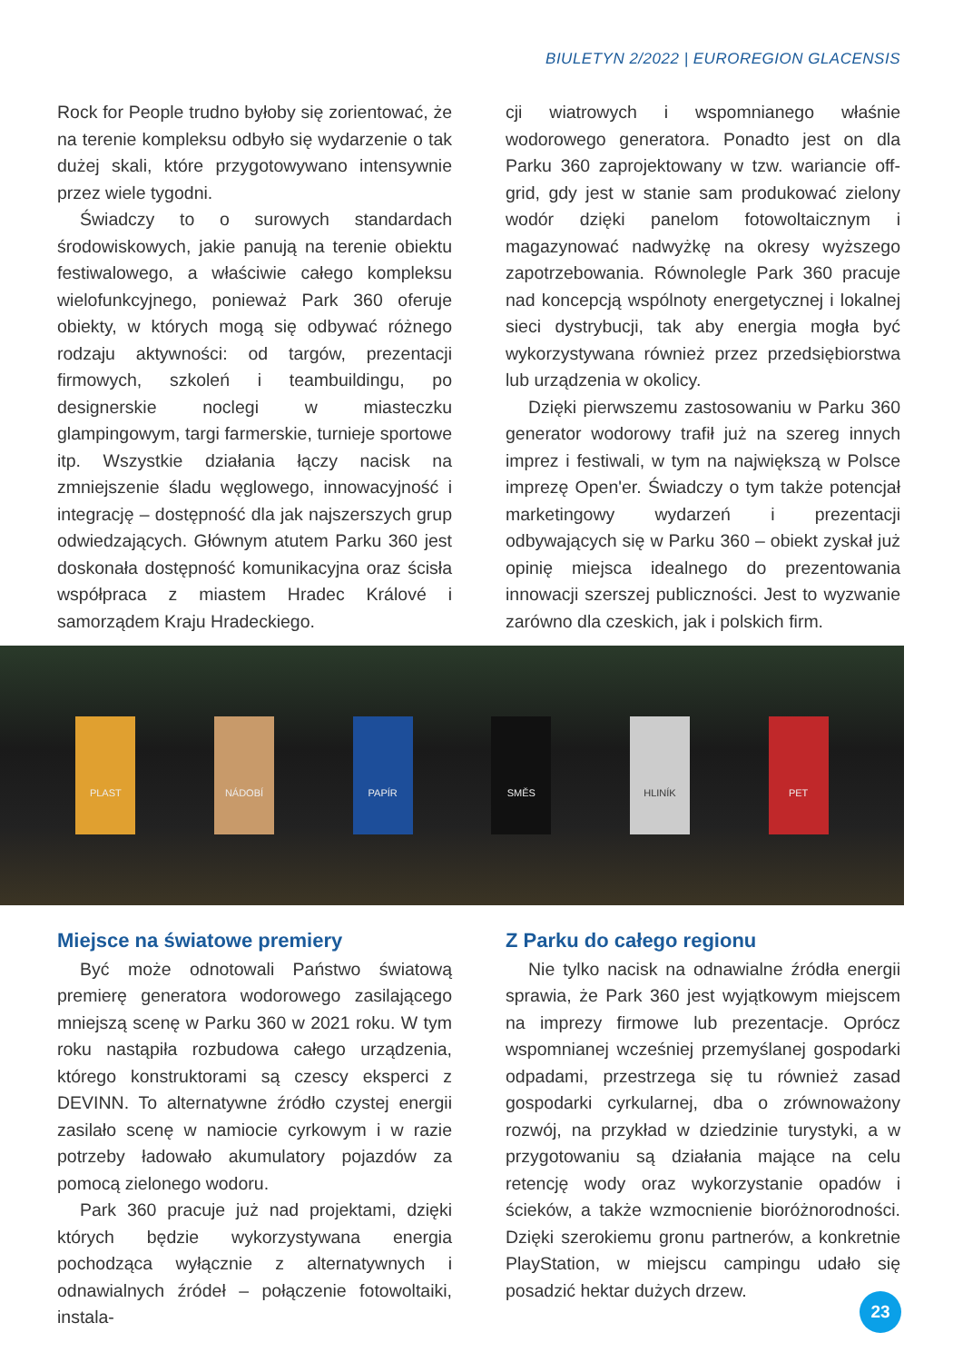BIULETYN 2/2022 | EUROREGION GLACENSIS
Rock for People trudno byłoby się zorientować, że na terenie kompleksu odbyło się wydarzenie o tak dużej skali, które przygotowywano intensywnie przez wiele tygodni.
Świadczy to o surowych standardach środowiskowych, jakie panują na terenie obiektu festiwalowego, a właściwie całego kompleksu wielofunkcyjnego, ponieważ Park 360 oferuje obiekty, w których mogą się odbywać różnego rodzaju aktywności: od targów, prezentacji firmowych, szkoleń i teambuildingu, po designerskie noclegi w miasteczku glampingowym, targi farmerskie, turnieje sportowe itp. Wszystkie działania łączy nacisk na zmniejszenie śladu węglowego, innowacyjność i integrację – dostępność dla jak najszerszych grup odwiedzających. Głównym atutem Parku 360 jest doskonała dostępność komunikacyjna oraz ścisła współpraca z miastem Hradec Králové i samorządem Kraju Hradeckiego.
cji wiatrowych i wspomnianego właśnie wodorowego generatora. Ponadto jest on dla Parku 360 zaprojektowany w tzw. wariancie off-grid, gdy jest w stanie sam produkować zielony wodór dzięki panelom fotowoltaicznym i magazynować nadwyżkę na okresy wyższego zapotrzebowania. Równolegle Park 360 pracuje nad koncepcją wspólnoty energetycznej i lokalnej sieci dystrybucji, tak aby energia mogła być wykorzystywana również przez przedsiębiorstwa lub urządzenia w okolicy.
Dzięki pierwszemu zastosowaniu w Parku 360 generator wodorowy trafił już na szereg innych imprez i festiwali, w tym na największą w Polsce imprezę Open'er. Świadczy o tym także potencjał marketingowy wydarzeń i prezentacji odbywających się w Parku 360 – obiekt zyskał już opinię miejsca idealnego do prezentowania innowacji szerszej publiczności. Jest to wyzwanie zarówno dla czeskich, jak i polskich firm.
PLAST NÁDOBÍ PAPÍR SMĚS HLINÍK PET
Miejsce na światowe premiery
Być może odnotowali Państwo światową premierę generatora wodorowego zasilającego mniejszą scenę w Parku 360 w 2021 roku. W tym roku nastąpiła rozbudowa całego urządzenia, którego konstruktorami są czescy eksperci z DEVINN. To alternatywne źródło czystej energii zasilało scenę w namiocie cyrkowym i w razie potrzeby ładowało akumulatory pojazdów za pomocą zielonego wodoru.
Park 360 pracuje już nad projektami, dzięki których będzie wykorzystywana energia pochodząca wyłącznie z alternatywnych i odnawialnych źródeł – połączenie fotowoltaiki, instala-
Z Parku do całego regionu
Nie tylko nacisk na odnawialne źródła energii sprawia, że Park 360 jest wyjątkowym miejscem na imprezy firmowe lub prezentacje. Oprócz wspomnianej wcześniej przemyślanej gospodarki odpadami, przestrzega się tu również zasad gospodarki cyrkularnej, dba o zrównoważony rozwój, na przykład w dziedzinie turystyki, a w przygotowaniu są działania mające na celu retencję wody oraz wykorzystanie opadów i ścieków, a także wzmocnienie bioróżnorodności. Dzięki szerokiemu gronu partnerów, a konkretnie PlayStation, w miejscu campingu udało się posadzić hektar dużych drzew.
23